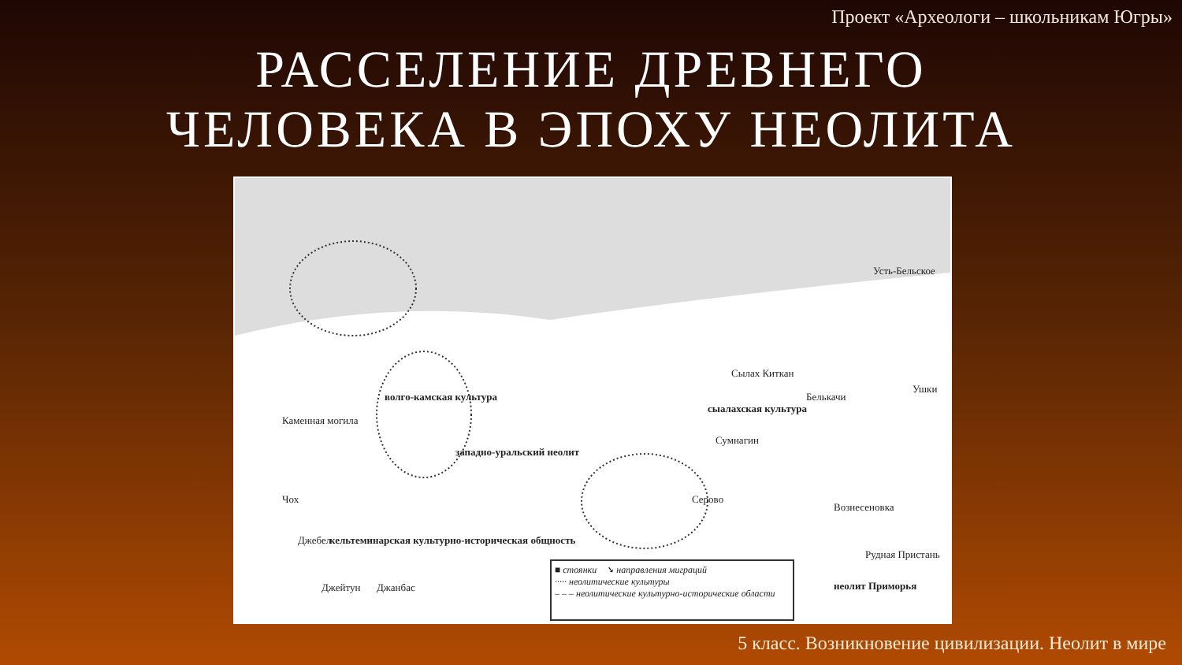Проект «Археологи – школьникам Югры»
РАССЕЛЕНИЕ ДРЕВНЕГО
ЧЕЛОВЕКА В ЭПОХУ НЕОЛИТА
Каменная могила
волго-камская культура
западно-уральский неолит
Чох
Джебел кельтеминарская культурно-историческая общность
Джейтун Джанбас
Сылах Киткан
сыалахская культура
Сумнагин
Белькачи
Усть-Бельское
Ушки
Серово
Вознесеновка
Рудная Пристань
неолит Приморья
■ стоянки ➘ направления миграций
····· неолитические культуры
– – – неолитические культурно-исторические области
5 класс. Возникновение цивилизации. Неолит в мире